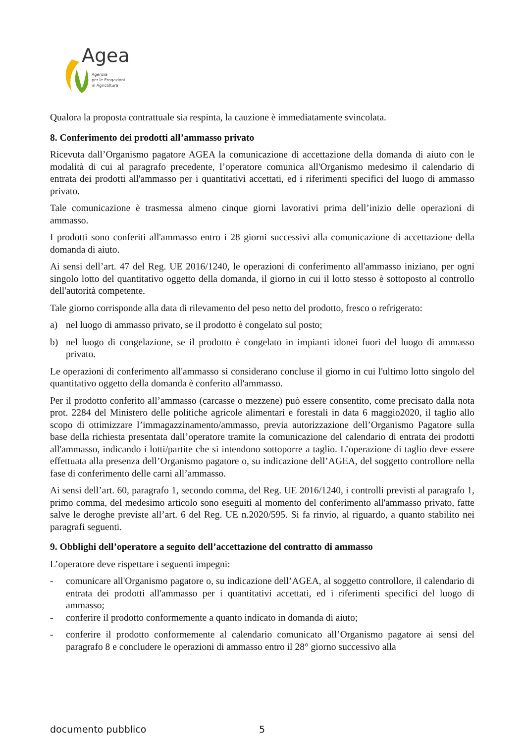Agea
Agenzia
per le Erogazioni
in Agricoltura
Qualora la proposta contrattuale sia respinta, la cauzione è immediatamente svincolata.
8. Conferimento dei prodotti all’ammasso privato
Ricevuta dall’Organismo pagatore AGEA la comunicazione di accettazione della domanda di aiuto con le modalità di cui al paragrafo precedente, l’operatore comunica all'Organismo medesimo il calendario di entrata dei prodotti all'ammasso per i quantitativi accettati, ed i riferimenti specifici del luogo di ammasso privato.
Tale comunicazione è trasmessa almeno cinque giorni lavorativi prima dell’inizio delle operazioni di ammasso.
I prodotti sono conferiti all'ammasso entro i 28 giorni successivi alla comunicazione di accettazione della domanda di aiuto.
Ai sensi dell’art. 47 del Reg. UE 2016/1240, le operazioni di conferimento all'ammasso iniziano, per ogni singolo lotto del quantitativo oggetto della domanda, il giorno in cui il lotto stesso è sottoposto al controllo dell'autorità competente.
Tale giorno corrisponde alla data di rilevamento del peso netto del prodotto, fresco o refrigerato:
a) nel luogo di ammasso privato, se il prodotto è congelato sul posto;
b) nel luogo di congelazione, se il prodotto è congelato in impianti idonei fuori del luogo di ammasso privato.
Le operazioni di conferimento all'ammasso si considerano concluse il giorno in cui l'ultimo lotto singolo del quantitativo oggetto della domanda è conferito all'ammasso.
Per il prodotto conferito all’ammasso (carcasse o mezzene) può essere consentito, come precisato dalla nota prot. 2284 del Ministero delle politiche agricole alimentari e forestali in data 6 maggio2020, il taglio allo scopo di ottimizzare l’immagazzinamento/ammasso, previa autorizzazione dell’Organismo Pagatore sulla base della richiesta presentata dall’operatore tramite la comunicazione del calendario di entrata dei prodotti all'ammasso, indicando i lotti/partite che si intendono sottoporre a taglio. L’operazione di taglio deve essere effettuata alla presenza dell’Organismo pagatore o, su indicazione dell’AGEA, del soggetto controllore nella fase di conferimento delle carni all’ammasso.
Ai sensi dell’art. 60, paragrafo 1, secondo comma, del Reg. UE 2016/1240, i controlli previsti al paragrafo 1, primo comma, del medesimo articolo sono eseguiti al momento del conferimento all'ammasso privato, fatte salve le deroghe previste all’art. 6 del Reg. UE n.2020/595. Si fa rinvio, al riguardo, a quanto stabilito nei paragrafi seguenti.
9. Obblighi dell’operatore a seguito dell’accettazione del contratto di ammasso
L’operatore deve rispettare i seguenti impegni:
- comunicare all'Organismo pagatore o, su indicazione dell’AGEA, al soggetto controllore, il calendario di entrata dei prodotti all'ammasso per i quantitativi accettati, ed i riferimenti specifici del luogo di ammasso;
- conferire il prodotto conformemente a quanto indicato in domanda di aiuto;
- conferire il prodotto conformemente al calendario comunicato all’Organismo pagatore ai sensi del paragrafo 8 e concludere le operazioni di ammasso entro il 28° giorno successivo alla
documento pubblico 5